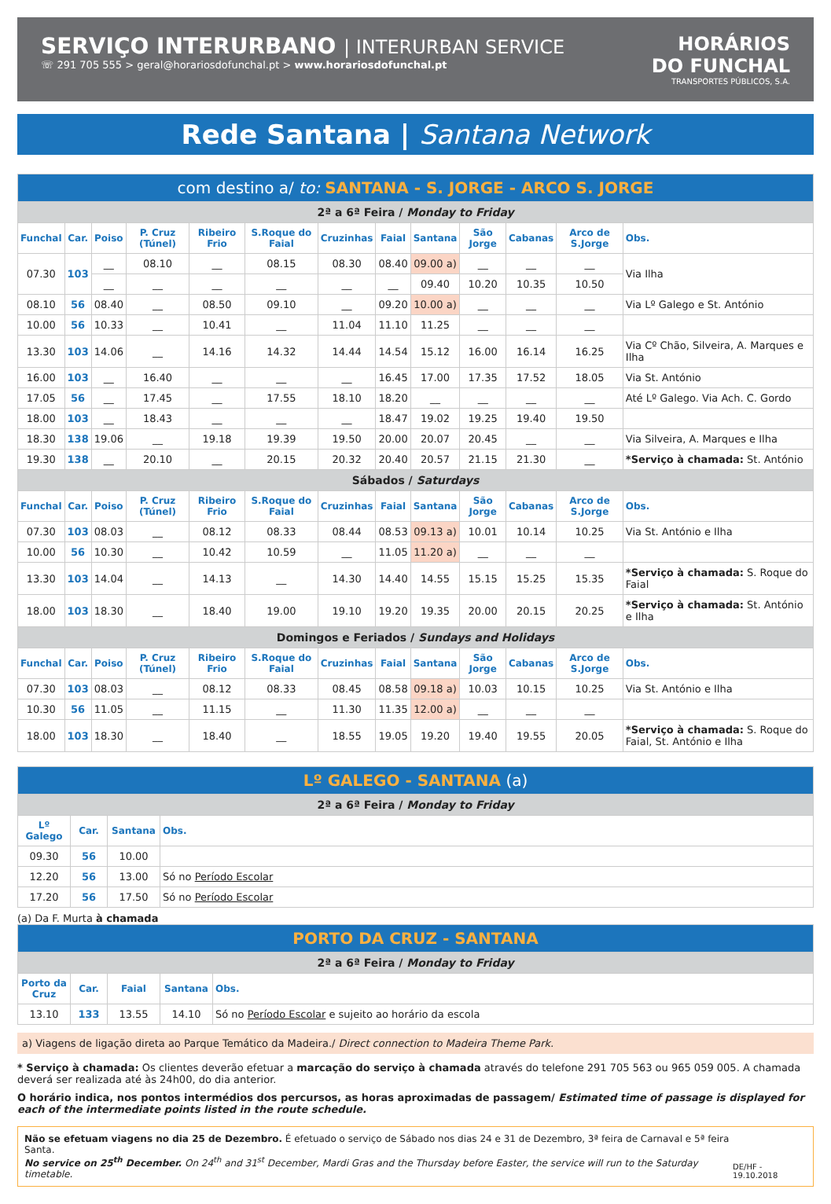SERVIÇO INTERURBANO | INTERURBAN SERVICE
☏ 291 705 555 > geral@horariosdofunchal.pt > www.horariosdofunchal.pt
HORÁRIOS
DO FUNCHAL
TRANSPORTES PÚBLICOS, S.A.
Rede Santana | Santana Network
| com destino a/ to: SANTANA - S. JORGE - ARCO S. JORGE | | | | | | | | | | | | |
| --- | --- | --- | --- | --- | --- | --- | --- | --- | --- | --- | --- | --- |
| 2ª a 6ª Feira / Monday to Friday | | | | | | | | | | | | |
| Funchal | Car. | Poiso | P. Cruz (Túnel) | Ribeiro Frio | S.Roque do Faial | Cruzinhas | Faial | Santana | São Jorge | Cabanas | Arco de S.Jorge | Obs. |
| 07.30 | 103 | __ | 08.10 | __ | 08.15 | 08.30 | 08.40 | 09.00 a) | __ | __ | __ | Via Ilha |
| | | __ | __ | __ | __ | __ | __ | 09.40 | 10.20 | 10.35 | 10.50 | |
| 08.10 | 56 | 08.40 | __ | 08.50 | 09.10 | __ | 09.20 | 10.00 a) | __ | __ | __ | Via Lº Galego e St. António |
| 10.00 | 56 | 10.33 | __ | 10.41 | __ | 11.04 | 11.10 | 11.25 | __ | __ | __ | |
| 13.30 | 103 | 14.06 | __ | 14.16 | 14.32 | 14.44 | 14.54 | 15.12 | 16.00 | 16.14 | 16.25 | Via Cº Chão, Silveira, A. Marques e Ilha |
| 16.00 | 103 | __ | 16.40 | __ | __ | __ | 16.45 | 17.00 | 17.35 | 17.52 | 18.05 | Via St. António |
| 17.05 | 56 | __ | 17.45 | __ | 17.55 | 18.10 | 18.20 | __ | __ | __ | __ | Até Lº Galego. Via Ach. C. Gordo |
| 18.00 | 103 | __ | 18.43 | __ | __ | __ | 18.47 | 19.02 | 19.25 | 19.40 | 19.50 | |
| 18.30 | 138 | 19.06 | __ | 19.18 | 19.39 | 19.50 | 20.00 | 20.07 | 20.45 | __ | __ | Via Silveira, A. Marques e Ilha |
| 19.30 | 138 | __ | 20.10 | __ | 20.15 | 20.32 | 20.40 | 20.57 | 21.15 | 21.30 | __ | *Serviço à chamada: St. António |
| Sábados / Saturdays | | | | | | | | | | | | |
| Funchal | Car. | Poiso | P. Cruz (Túnel) | Ribeiro Frio | S.Roque do Faial | Cruzinhas | Faial | Santana | São Jorge | Cabanas | Arco de S.Jorge | Obs. |
| 07.30 | 103 | 08.03 | __ | 08.12 | 08.33 | 08.44 | 08.53 | 09.13 a) | 10.01 | 10.14 | 10.25 | Via St. António e Ilha |
| 10.00 | 56 | 10.30 | __ | 10.42 | 10.59 | __ | 11.05 | 11.20 a) | __ | __ | __ | |
| 13.30 | 103 | 14.04 | __ | 14.13 | __ | 14.30 | 14.40 | 14.55 | 15.15 | 15.25 | 15.35 | *Serviço à chamada: S. Roque do Faial |
| 18.00 | 103 | 18.30 | __ | 18.40 | 19.00 | 19.10 | 19.20 | 19.35 | 20.00 | 20.15 | 20.25 | *Serviço à chamada: St. António e Ilha |
| Domingos e Feriados / Sundays and Holidays | | | | | | | | | | | | |
| Funchal | Car. | Poiso | P. Cruz (Túnel) | Ribeiro Frio | S.Roque do Faial | Cruzinhas | Faial | Santana | São Jorge | Cabanas | Arco de S.Jorge | Obs. |
| 07.30 | 103 | 08.03 | __ | 08.12 | 08.33 | 08.45 | 08.58 | 09.18 a) | 10.03 | 10.15 | 10.25 | Via St. António e Ilha |
| 10.30 | 56 | 11.05 | __ | 11.15 | __ | 11.30 | 11.35 | 12.00 a) | __ | __ | __ | |
| 18.00 | 103 | 18.30 | __ | 18.40 | __ | 18.55 | 19.05 | 19.20 | 19.40 | 19.55 | 20.05 | *Serviço à chamada: S. Roque do Faial, St. António e Ilha |
| Lº GALEGO - SANTANA (a) | | | |
| --- | --- | --- | --- |
| 2ª a 6ª Feira / Monday to Friday | | | |
| Lº Galego | Car. | Santana | Obs. |
| 09.30 | 56 | 10.00 | |
| 12.20 | 56 | 13.00 | Só no Período Escolar |
| 17.20 | 56 | 17.50 | Só no Período Escolar |
(a) Da F. Murta à chamada
| PORTO DA CRUZ - SANTANA | | | | |
| --- | --- | --- | --- | --- |
| 2ª a 6ª Feira / Monday to Friday | | | | |
| Porto da Cruz | Car. | Faial | Santana | Obs. |
| 13.10 | 133 | 13.55 | 14.10 | Só no Período Escolar e sujeito ao horário da escola |
a) Viagens de ligação direta ao Parque Temático da Madeira./ Direct connection to Madeira Theme Park.
* Serviço à chamada: Os clientes deverão efetuar a marcação do serviço à chamada através do telefone 291 705 563 ou 965 059 005. A chamada deverá ser realizada até às 24h00, do dia anterior.
O horário indica, nos pontos intermédios dos percursos, as horas aproximadas de passagem/ Estimated time of passage is displayed for each of the intermediate points listed in the route schedule.
Não se efetuam viagens no dia 25 de Dezembro. É efetuado o serviço de Sábado nos dias 24 e 31 de Dezembro, 3ª feira de Carnaval e 5ª feira Santa.
No service on 25<sup>th</sup> December. On 24<sup>th</sup> and 31<sup>st</sup> December, Mardi Gras and the Thursday before Easter, the service will run to the Saturday timetable.
DE/HF - 19.10.2018